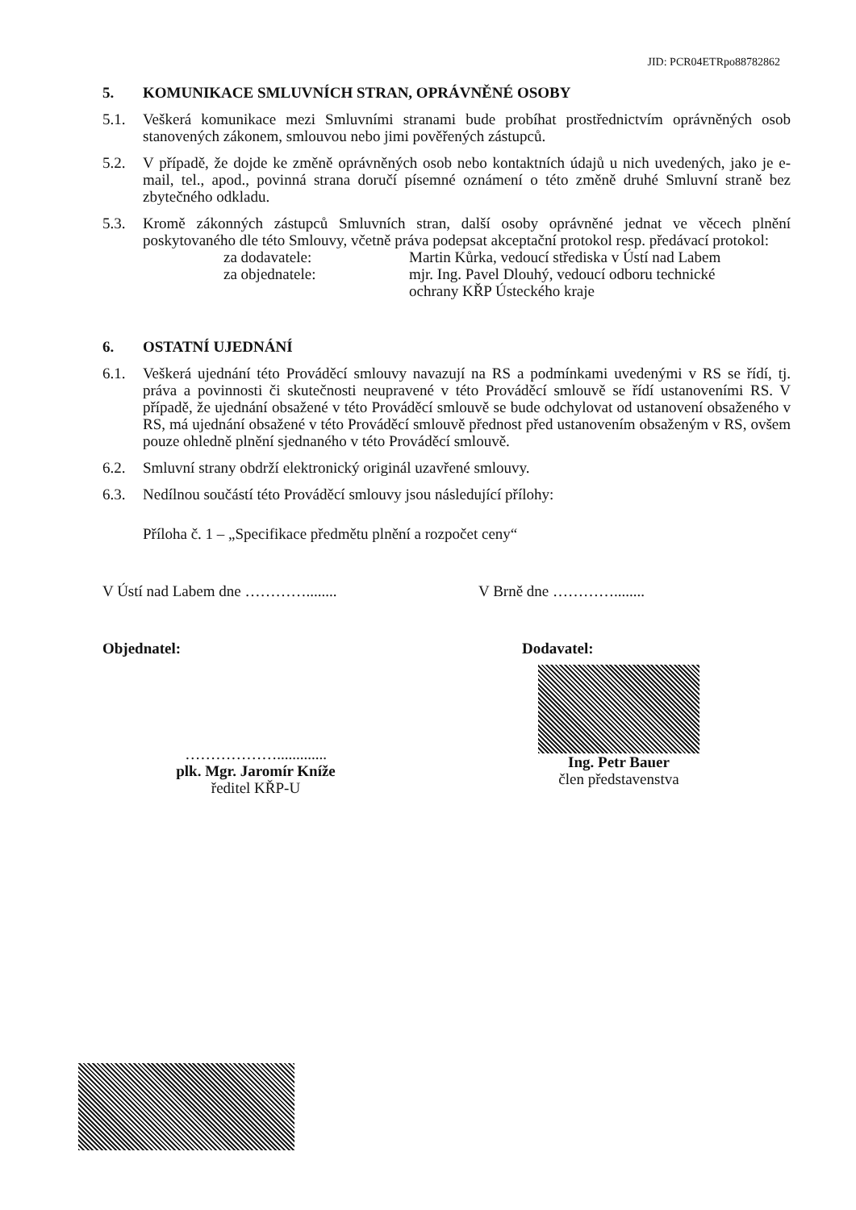JID: PCR04ETRpo88782862
5. KOMUNIKACE SMLUVNÍCH STRAN, OPRÁVNĚNÉ OSOBY
5.1. Veškerá komunikace mezi Smluvními stranami bude probíhat prostřednictvím oprávněných osob stanovených zákonem, smlouvou nebo jimi pověřených zástupců.
5.2. V případě, že dojde ke změně oprávněných osob nebo kontaktních údajů u nich uvedených, jako je e-mail, tel., apod., povinná strana doručí písemné oznámení o této změně druhé Smluvní straně bez zbytečného odkladu.
5.3. Kromě zákonných zástupců Smluvních stran, další osoby oprávněné jednat ve věcech plnění poskytovaného dle této Smlouvy, včetně práva podepsat akceptační protokol resp. předávací protokol:
za dodavatele: Martin Kůrka, vedoucí střediska v Ústí nad Labem
za objednatele: mjr. Ing. Pavel Dlouhý, vedoucí odboru technické
ochrany KŘP Ústeckého kraje
6. OSTATNÍ UJEDNÁNÍ
6.1. Veškerá ujednání této Prováděcí smlouvy navazují na RS a podmínkami uvedenými v RS se řídí, tj. práva a povinnosti či skutečnosti neupravené v této Prováděcí smlouvě se řídí ustanoveními RS. V případě, že ujednání obsažené v této Prováděcí smlouvě se bude odchylovat od ustanovení obsaženého v RS, má ujednání obsažené v této Prováděcí smlouvě přednost před ustanovením obsaženým v RS, ovšem pouze ohledně plnění sjednaného v této Prováděcí smlouvě.
6.2. Smluvní strany obdrží elektronický originál uzavřené smlouvy.
6.3. Nedílnou součástí této Prováděcí smlouvy jsou následující přílohy:
Příloha č. 1 – „Specifikace předmětu plnění a rozpočet ceny“
V Ústí nad Labem dne …………........ V Brně dne …………........
Objednatel: Dodavatel:
……………….............
plk. Mgr. Jaromír Kníže
ředitel KŘP-U
Ing. Petr Bauer
člen představenstva